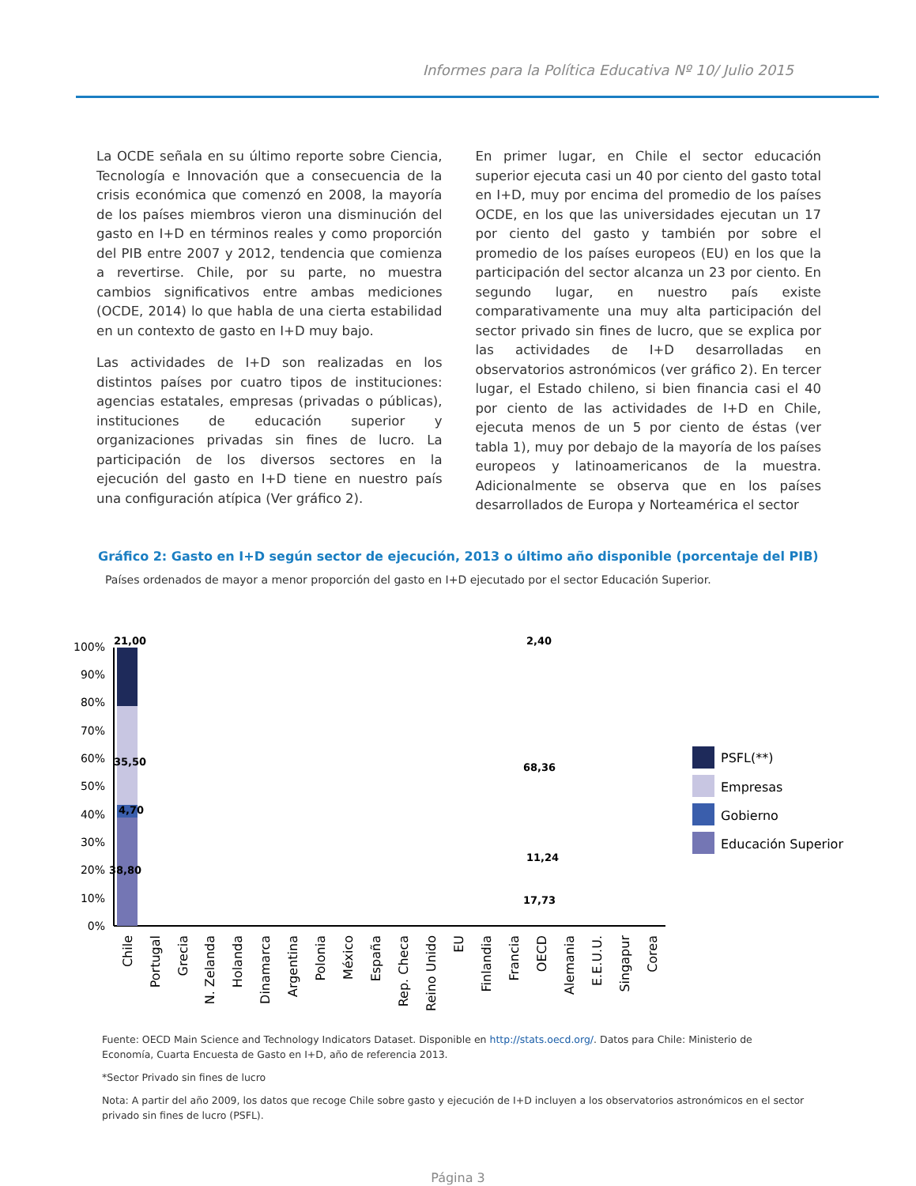Informes para la Política Educativa Nº 10/ Julio 2015
La OCDE señala en su último reporte sobre Ciencia, Tecnología e Innovación que a consecuencia de la crisis económica que comenzó en 2008, la mayoría de los países miembros vieron una disminución del gasto en I+D en términos reales y como proporción del PIB entre 2007 y 2012, tendencia que comienza a revertirse. Chile, por su parte, no muestra cambios significativos entre ambas mediciones (OCDE, 2014) lo que habla de una cierta estabilidad en un contexto de gasto en I+D muy bajo.
Las actividades de I+D son realizadas en los distintos países por cuatro tipos de instituciones: agencias estatales, empresas (privadas o públicas), instituciones de educación superior y organizaciones privadas sin fines de lucro. La participación de los diversos sectores en la ejecución del gasto en I+D tiene en nuestro país una configuración atípica (Ver gráfico 2).
En primer lugar, en Chile el sector educación superior ejecuta casi un 40 por ciento del gasto total en I+D, muy por encima del promedio de los países OCDE, en los que las universidades ejecutan un 17 por ciento del gasto y también por sobre el promedio de los países europeos (EU) en los que la participación del sector alcanza un 23 por ciento. En segundo lugar, en nuestro país existe comparativamente una muy alta participación del sector privado sin fines de lucro, que se explica por las actividades de I+D desarrolladas en observatorios astronómicos (ver gráfico 2). En tercer lugar, el Estado chileno, si bien financia casi el 40 por ciento de las actividades de I+D en Chile, ejecuta menos de un 5 por ciento de éstas (ver tabla 1), muy por debajo de la mayoría de los países europeos y latinoamericanos de la muestra. Adicionalmente se observa que en los países desarrollados de Europa y Norteamérica el sector
Gráfico 2: Gasto en I+D según sector de ejecución, 2013 o último año disponible (porcentaje del PIB)
Países ordenados de mayor a menor proporción del gasto en I+D ejecutado por el sector Educación Superior.
100%
90%
80%
70%
60%
50%
40%
30%
20%
10%
0%
21,00
35,50
4,70
38,80
2,40
68,36
11,24
17,73
PSFL(**)
Empresas
Gobierno
Educación Superior
Chile
Portugal
Grecia
N. Zelanda
Holanda
Dinamarca
Argentina
Polonia
México
España
Rep. Checa
Reino Unido
EU
Finlandia
Francia
OECD
Alemania
E.E.U.U.
Singapur
Corea
Fuente: OECD Main Science and Technology Indicators Dataset. Disponible en http://stats.oecd.org/. Datos para Chile: Ministerio de Economía, Cuarta Encuesta de Gasto en I+D, año de referencia 2013.
*Sector Privado sin fines de lucro
Nota: A partir del año 2009, los datos que recoge Chile sobre gasto y ejecución de I+D incluyen a los observatorios astronómicos en el sector privado sin fines de lucro (PSFL).
Página 3